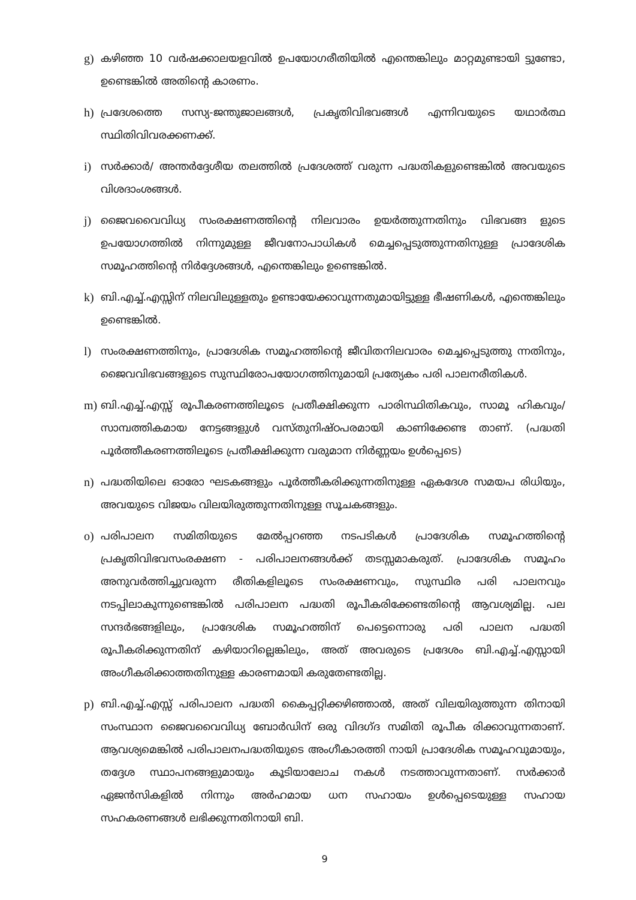g) കഴിഞ്ഞ 10 വർഷക്കാലയളവിൽ ഉപയോഗരീതിയിൽ എന്തെങ്കിലും മാറ്റമുണ്ടായി ട്ടുണ്ടോ, ഉണ്ടെങ്കിൽ അതിന്റെ കാരണം.
h) പ്രദേശത്തെ സസ്യ-ജന്തുജാലങ്ങൾ, പ്രകൃതിവിഭവങ്ങൾ എന്നിവയുടെ യഥാർത്ഥ സ്ഥിതിവിവരക്കണക്ക്.
i) സർക്കാർ/ അന്തർദ്ദേശീയ തലത്തിൽ പ്രദേശത്ത് വരുന്ന പദ്ധതികളുണ്ടെങ്കിൽ അവയുടെ വിശദാംശങ്ങൾ.
j) ജൈവവൈവിധ്യ സംരക്ഷണത്തിന്റെ നിലവാരം ഉയർത്തുന്നതിനും വിഭവങ്ങ ളുടെ ഉപയോഗത്തിൽ നിന്നുമുള്ള ജീവനോപാധികൾ മെച്ചപ്പെടുത്തുന്നതിനുള്ള പ്രാദേശിക സമൂഹത്തിന്റെ നിർദ്ദേശങ്ങൾ, എന്തെങ്കിലും ഉണ്ടെങ്കിൽ.
k) ബി.എച്ച്.എസ്സിന് നിലവിലുള്ളതും ഉണ്ടായേക്കാവുന്നതുമായിട്ടുള്ള ഭീഷണികൾ, എന്തെങ്കിലും ഉണ്ടെങ്കിൽ.
l) സംരക്ഷണത്തിനും, പ്രാദേശിക സമൂഹത്തിന്റെ ജീവിതനിലവാരം മെച്ചപ്പെടുത്തു ന്നതിനും, ജൈവവിഭവങ്ങളുടെ സുസ്ഥിരോപയോഗത്തിനുമായി പ്രത്യേകം പരി പാലനരീതികൾ.
m) ബി.എച്ച്.എസ്സ് രൂപീകരണത്തിലൂടെ പ്രതീക്ഷിക്കുന്ന പാരിസ്ഥിതികവും, സാമൂ ഹികവും/ സാമ്പത്തികമായ നേട്ടങ്ങളുൾ വസ്തുനിഷ്ഠപരമായി കാണിക്കേണ്ട താണ്. (പദ്ധതി പൂർത്തീകരണത്തിലൂടെ പ്രതീക്ഷിക്കുന്ന വരുമാന നിർണ്ണയം ഉൾപ്പെടെ)
n) പദ്ധതിയിലെ ഓരോ ഘടകങ്ങളും പൂർത്തീകരിക്കുന്നതിനുള്ള ഏകദേശ സമയപ രിധിയും, അവയുടെ വിജയം വിലയിരുത്തുന്നതിനുള്ള സൂചകങ്ങളും.
o) പരിപാലന സമിതിയുടെ മേൽപ്പറഞ്ഞ നടപടികൾ പ്രാദേശിക സമൂഹത്തിന്റെ പ്രകൃതിവിഭവസംരക്ഷണ - പരിപാലനങ്ങൾക്ക് തടസ്സമാകരുത്. പ്രാദേശിക സമൂഹം അനുവർത്തിച്ചുവരുന്ന രീതികളിലൂടെ സംരക്ഷണവും, സുസ്ഥിര പരി പാലനവും നടപ്പിലാകുന്നുണ്ടെങ്കിൽ പരിപാലന പദ്ധതി രൂപീകരിക്കേണ്ടതിന്റെ ആവശ്യമില്ല. പല സന്ദർഭങ്ങളിലും, പ്രാദേശിക സമൂഹത്തിന് പെട്ടെന്നൊരു പരി പാലന പദ്ധതി രൂപീകരിക്കുന്നതിന് കഴിയാറില്ലെങ്കിലും, അത് അവരുടെ പ്രദേശം ബി.എച്ച്.എസ്സായി അംഗീകരിക്കാത്തതിനുള്ള കാരണമായി കരുതേണ്ടതില്ല.
p) ബി.എച്ച്.എസ്സ് പരിപാലന പദ്ധതി കൈപ്പറ്റിക്കഴിഞ്ഞാൽ, അത് വിലയിരുത്തുന്ന തിനായി സംസ്ഥാന ജൈവവൈവിധ്യ ബോർഡിന് ഒരു വിദഗ്ദ സമിതി രൂപീക രിക്കാവുന്നതാണ്. ആവശ്യമെങ്കിൽ പരിപാലനപദ്ധതിയുടെ അംഗീകാരത്തി നായി പ്രാദേശിക സമൂഹവുമായും, തദ്ദേശ സ്ഥാപനങ്ങളുമായും കൂടിയാലോച നകൾ നടത്താവുന്നതാണ്. സർക്കാർ ഏജൻസികളിൽ നിന്നും അർഹമായ ധന സഹായം ഉൾപ്പെടെയുള്ള സഹായ സഹകരണങ്ങൾ ലഭിക്കുന്നതിനായി ബി.
9